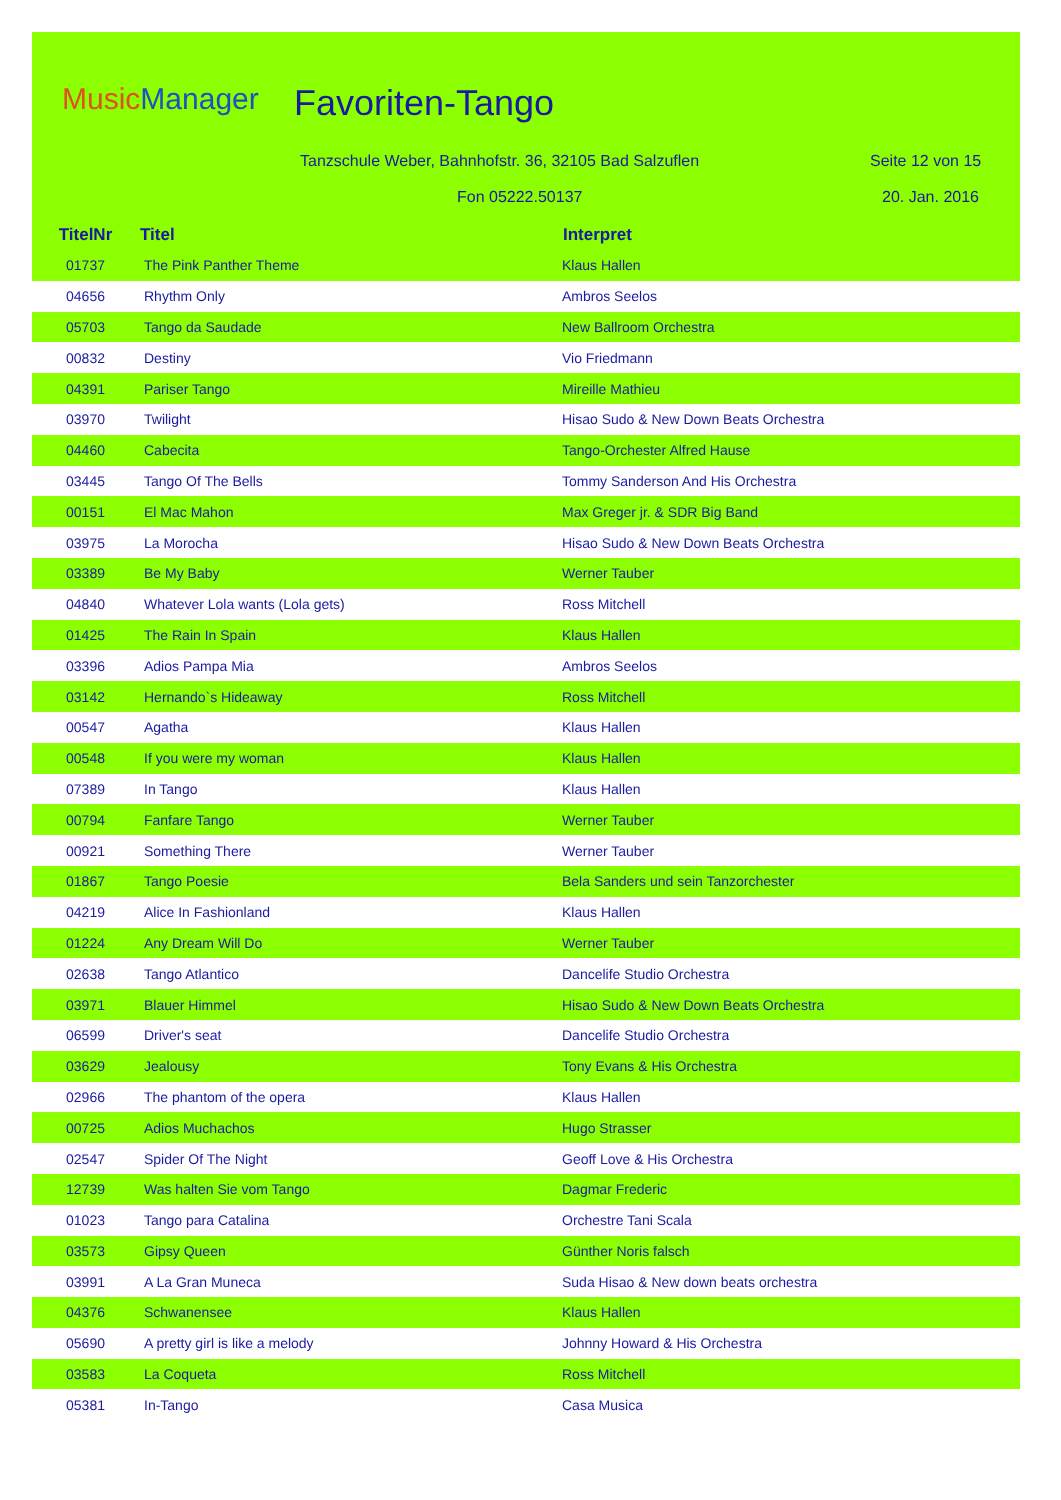MusicManager Favoriten-Tango
Tanzschule Weber, Bahnhofstr. 36, 32105 Bad Salzuflen
Seite 12 von 15
Fon 05222.50137 20. Jan. 2016
| TitelNr | Titel | Interpret |
| --- | --- | --- |
| 01737 | The Pink Panther Theme | Klaus Hallen |
| 04656 | Rhythm Only | Ambros Seelos |
| 05703 | Tango da Saudade | New Ballroom Orchestra |
| 00832 | Destiny | Vio Friedmann |
| 04391 | Pariser Tango | Mireille Mathieu |
| 03970 | Twilight | Hisao Sudo & New Down Beats Orchestra |
| 04460 | Cabecita | Tango-Orchester Alfred Hause |
| 03445 | Tango Of The Bells | Tommy Sanderson And His Orchestra |
| 00151 | El Mac Mahon | Max Greger jr. & SDR Big Band |
| 03975 | La Morocha | Hisao Sudo & New Down Beats Orchestra |
| 03389 | Be My Baby | Werner Tauber |
| 04840 | Whatever Lola wants (Lola gets) | Ross Mitchell |
| 01425 | The Rain In Spain | Klaus Hallen |
| 03396 | Adios Pampa Mia | Ambros Seelos |
| 03142 | Hernando`s Hideaway | Ross Mitchell |
| 00547 | Agatha | Klaus Hallen |
| 00548 | If you were my woman | Klaus Hallen |
| 07389 | In Tango | Klaus Hallen |
| 00794 | Fanfare Tango | Werner Tauber |
| 00921 | Something There | Werner Tauber |
| 01867 | Tango Poesie | Bela Sanders und sein Tanzorchester |
| 04219 | Alice In Fashionland | Klaus Hallen |
| 01224 | Any Dream Will Do | Werner Tauber |
| 02638 | Tango Atlantico | Dancelife Studio Orchestra |
| 03971 | Blauer Himmel | Hisao Sudo & New Down Beats Orchestra |
| 06599 | Driver's seat | Dancelife Studio Orchestra |
| 03629 | Jealousy | Tony Evans & His Orchestra |
| 02966 | The phantom of the opera | Klaus Hallen |
| 00725 | Adios Muchachos | Hugo Strasser |
| 02547 | Spider Of The Night | Geoff Love & His Orchestra |
| 12739 | Was halten Sie vom Tango | Dagmar Frederic |
| 01023 | Tango para Catalina | Orchestre Tani Scala |
| 03573 | Gipsy Queen | Günther Noris falsch |
| 03991 | A La Gran Muneca | Suda Hisao & New down beats orchestra |
| 04376 | Schwanensee | Klaus Hallen |
| 05690 | A pretty girl is like a melody | Johnny Howard & His Orchestra |
| 03583 | La Coqueta | Ross Mitchell |
| 05381 | In-Tango | Casa Musica |